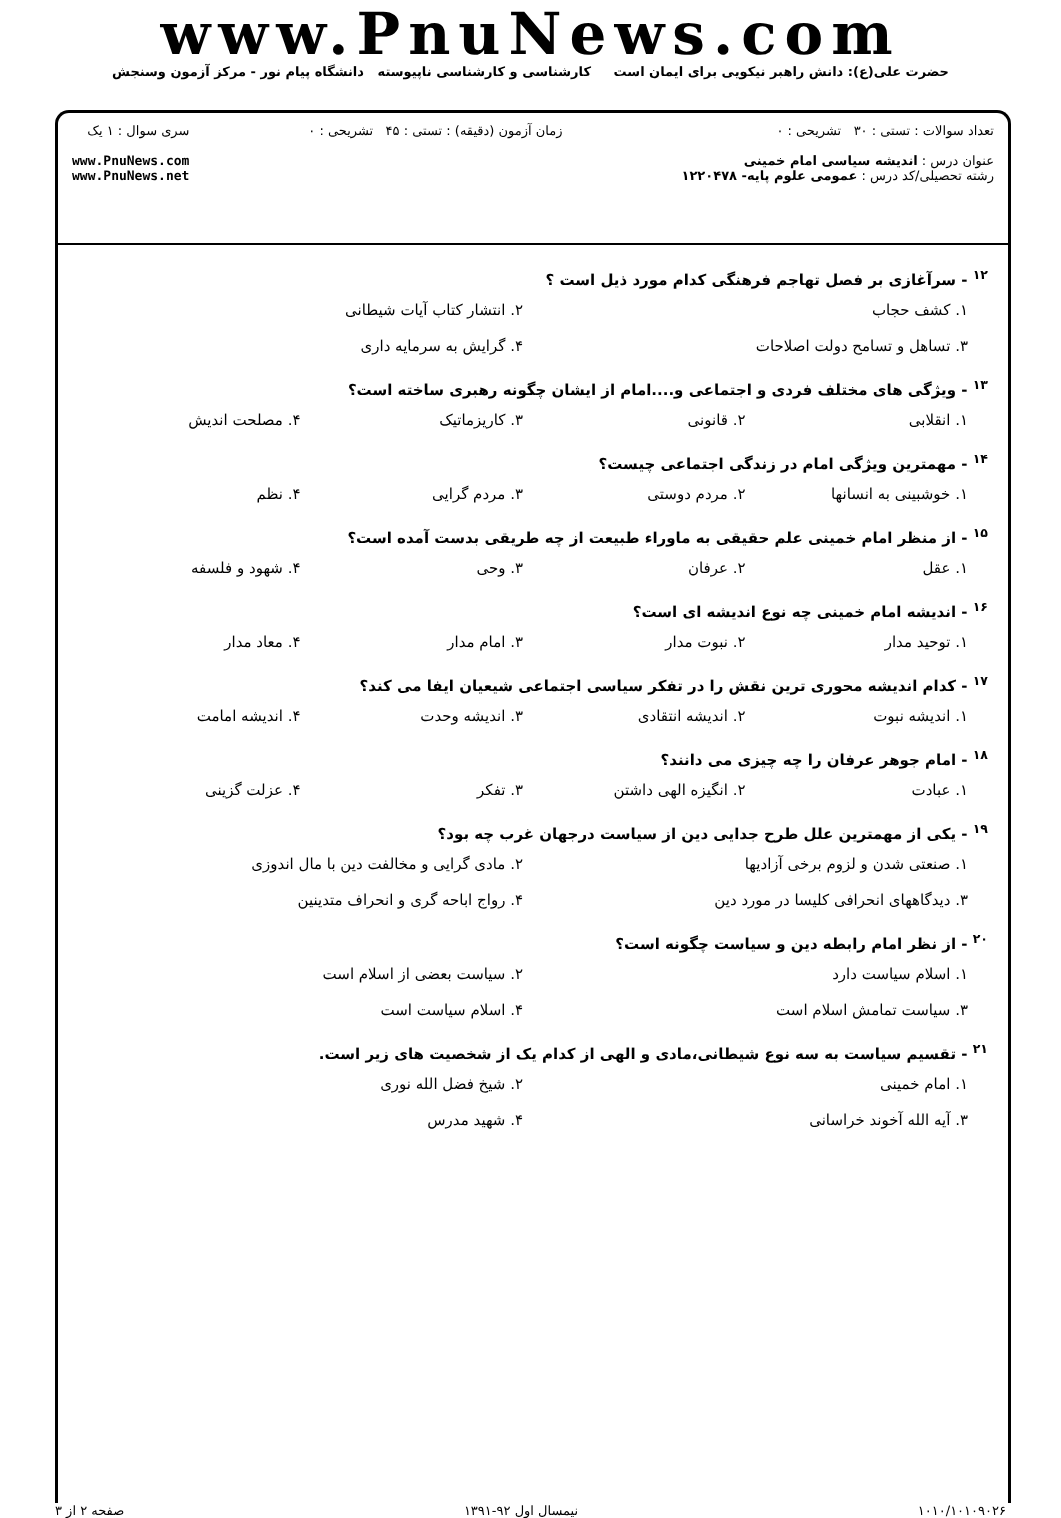www.PnuNews.com
حضرت علی(ع): دانش راهبر نیکویی برای ایمان است کارشناسی و کارشناسی ناپیوسته دانشگاه پیام نور - مرکز آزمون وسنجش
تعداد سوالات : تستی : ۳۰ تشریحی : ۰
عنوان درس : اندیشه سیاسی امام خمینی
رشته تحصیلی/کد درس : عمومی علوم پایه- ۱۲۲۰۴۷۸
زمان آزمون (دقیقه) : تستی : ۴۵ تشریحی : ۰
سری سوال : ۱ یک
www.PnuNews.com
www.PnuNews.net
<sup>۱۲</sup> - سرآغازی بر فصل تهاجم فرهنگی کدام مورد ذیل است ؟
۱. کشف حجاب ۲. انتشار کتاب آیات شیطانی
۳. تساهل و تسامح دولت اصلاحات ۴. گرایش به سرمایه داری
<sup>۱۳</sup> - ویژگی های مختلف فردی و اجتماعی و....امام از ایشان چگونه رهبری ساخته است؟
۱. انقلابی ۲. قانونی ۳. کاریزماتیک ۴. مصلحت اندیش
<sup>۱۴</sup> - مهمترین ویژگی امام در زندگی اجتماعی چیست؟
۱. خوشبینی به انسانها ۲. مردم دوستی ۳. مردم گرایی ۴. نظم
<sup>۱۵</sup> - از منظر امام خمینی علم حقیقی به ماوراء طبیعت از چه طریقی بدست آمده است؟
۱. عقل ۲. عرفان ۳. وحی ۴. شهود و فلسفه
<sup>۱۶</sup> - اندیشه امام خمینی چه نوع اندیشه ای است؟
۱. توحید مدار ۲. نبوت مدار ۳. امام مدار ۴. معاد مدار
<sup>۱۷</sup> - کدام اندیشه محوری ترین نقش را در تفکر سیاسی اجتماعی شیعیان ایفا می کند؟
۱. اندیشه نبوت ۲. اندیشه انتقادی ۳. اندیشه وحدت ۴. اندیشه امامت
<sup>۱۸</sup> - امام جوهر عرفان را چه چیزی می دانند؟
۱. عبادت ۲. انگیزه الهی داشتن ۳. تفکر ۴. عزلت گزینی
<sup>۱۹</sup> - یکی از مهمترین علل طرح جدایی دین از سیاست درجهان غرب چه بود؟
۱. صنعتی شدن و لزوم برخی آزادیها ۲. مادی گرایی و مخالفت دین با مال اندوزی
۳. دیدگاههای انحرافی کلیسا در مورد دین ۴. رواج اباحه گری و انحراف متدینین
<sup>۲۰</sup> - از نظر امام رابطه دین و سیاست چگونه است؟
۱. اسلام سیاست دارد ۲. سیاست بعضی از اسلام است
۳. سیاست تمامش اسلام است ۴. اسلام سیاست است
<sup>۲۱</sup> - تقسیم سیاست به سه نوع شیطانی،مادی و الهی از کدام یک از شخصیت های زیر است.
۱. امام خمینی ۲. شیخ فضل الله نوری
۳. آیه الله آخوند خراسانی ۴. شهید مدرس
۱۰۱۰/۱۰۱۰۹۰۲۶ نیمسال اول ۹۲-۱۳۹۱ صفحه ۲ از ۳